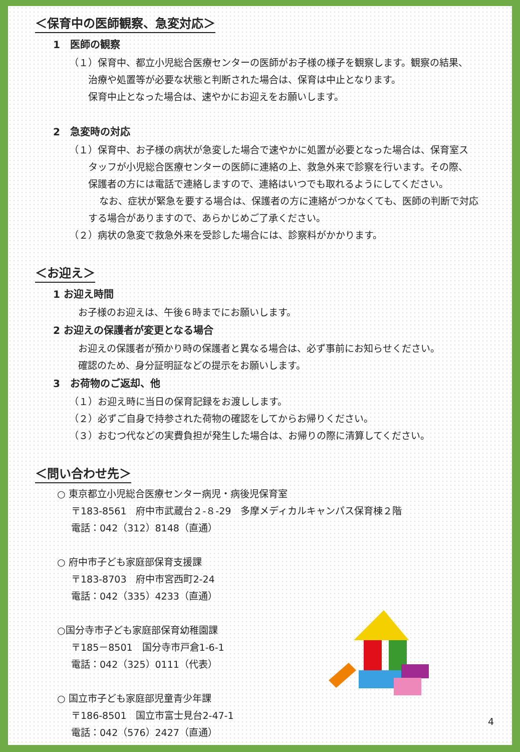＜保育中の医師観察、急変対応＞
1　医師の観察
（１）保育中、都立小児総合医療センターの医師がお子様の様子を観察します。観察の結果、
治療や処置等が必要な状態と判断された場合は、保育は中止となります。
保育中止となった場合は、速やかにお迎えをお願いします。
2　急変時の対応
（１）保育中、お子様の病状が急変した場合で速やかに処置が必要となった場合は、保育室ス
タッフが小児総合医療センターの医師に連絡の上、救急外来で診察を行います。その際、
保護者の方には電話で連絡しますので、連絡はいつでも取れるようにしてください。
なお、症状が緊急を要する場合は、保護者の方に連絡がつかなくても、医師の判断で対応
する場合がありますので、あらかじめご了承ください。
（２）病状の急変で救急外来を受診した場合には、診察料がかかります。
＜お迎え＞
1 お迎え時間
お子様のお迎えは、午後６時までにお願いします。
2 お迎えの保護者が変更となる場合
お迎えの保護者が預かり時の保護者と異なる場合は、必ず事前にお知らせください。
確認のため、身分証明証などの提示をお願いします。
3　お荷物のご返却、他
（１）お迎え時に当日の保育記録をお渡しします。
（２）必ずご自身で持参された荷物の確認をしてからお帰りください。
（３）おむつ代などの実費負担が発生した場合は、お帰りの際に清算してください。
＜問い合わせ先＞
○ 東京都立小児総合医療センター病児・病後児保育室
〒183-8561　府中市武蔵台２-８-29　多摩メディカルキャンパス保育棟２階
電話：042（312）8148（直通）
○ 府中市子ども家庭部保育支援課
〒183-8703　府中市宮西町2-24
電話：042（335）4233（直通）
○国分寺市子ども家庭部保育幼稚園課
〒185－8501　国分寺市戸倉1-6-1
電話：042（325）0111（代表）
○ 国立市子ども家庭部児童青少年課
〒186-8501　国立市富士見台2-47-1
電話：042（576）2427（直通）
4